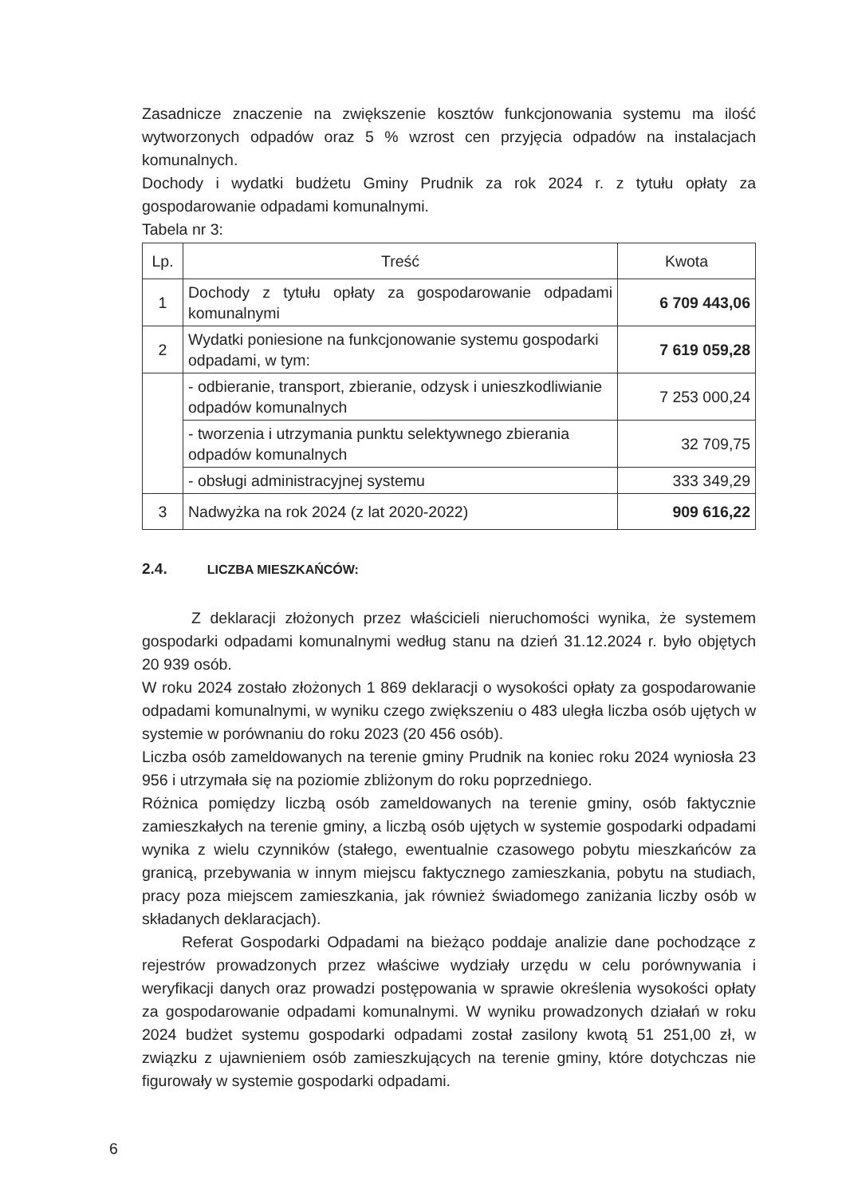Zasadnicze znaczenie na zwiększenie kosztów funkcjonowania systemu ma ilość wytworzonych odpadów oraz 5 % wzrost cen przyjęcia odpadów na instalacjach komunalnych.
Dochody i wydatki budżetu Gminy Prudnik za rok 2024 r. z tytułu opłaty za gospodarowanie odpadami komunalnymi.
Tabela nr 3:
| Lp. | Treść | Kwota |
| --- | --- | --- |
| 1 | Dochody z tytułu opłaty za gospodarowanie odpadami komunalnymi | 6 709 443,06 |
| 2 | Wydatki poniesione na funkcjonowanie systemu gospodarki odpadami, w tym: | 7 619 059,28 |
| | - odbieranie, transport, zbieranie, odzysk i unieszkodliwianie odpadów komunalnych | 7 253 000,24 |
| | - tworzenia i utrzymania punktu selektywnego zbierania odpadów komunalnych | 32 709,75 |
| | - obsługi administracyjnej systemu | 333 349,29 |
| 3 | Nadwyżka na rok 2024 (z lat 2020-2022) | 909 616,22 |
2.4. LICZBA MIESZKAŃCÓW:
Z deklaracji złożonych przez właścicieli nieruchomości wynika, że systemem gospodarki odpadami komunalnymi według stanu na dzień 31.12.2024 r. było objętych 20 939 osób.
W roku 2024 zostało złożonych 1 869 deklaracji o wysokości opłaty za gospodarowanie odpadami komunalnymi, w wyniku czego zwiększeniu o 483 uległa liczba osób ujętych w systemie w porównaniu do roku 2023 (20 456 osób).
Liczba osób zameldowanych na terenie gminy Prudnik na koniec roku 2024 wyniosła 23 956 i utrzymała się na poziomie zbliżonym do roku poprzedniego.
Różnica pomiędzy liczbą osób zameldowanych na terenie gminy, osób faktycznie zamieszkałych na terenie gminy, a liczbą osób ujętych w systemie gospodarki odpadami wynika z wielu czynników (stałego, ewentualnie czasowego pobytu mieszkańców za granicą, przebywania w innym miejscu faktycznego zamieszkania, pobytu na studiach, pracy poza miejscem zamieszkania, jak również świadomego zaniżania liczby osób w składanych deklaracjach).
Referat Gospodarki Odpadami na bieżąco poddaje analizie dane pochodzące z rejestrów prowadzonych przez właściwe wydziały urzędu w celu porównywania i weryfikacji danych oraz prowadzi postępowania w sprawie określenia wysokości opłaty za gospodarowanie odpadami komunalnymi. W wyniku prowadzonych działań w roku 2024 budżet systemu gospodarki odpadami został zasilony kwotą 51 251,00 zł, w związku z ujawnieniem osób zamieszkujących na terenie gminy, które dotychczas nie figurowały w systemie gospodarki odpadami.
6